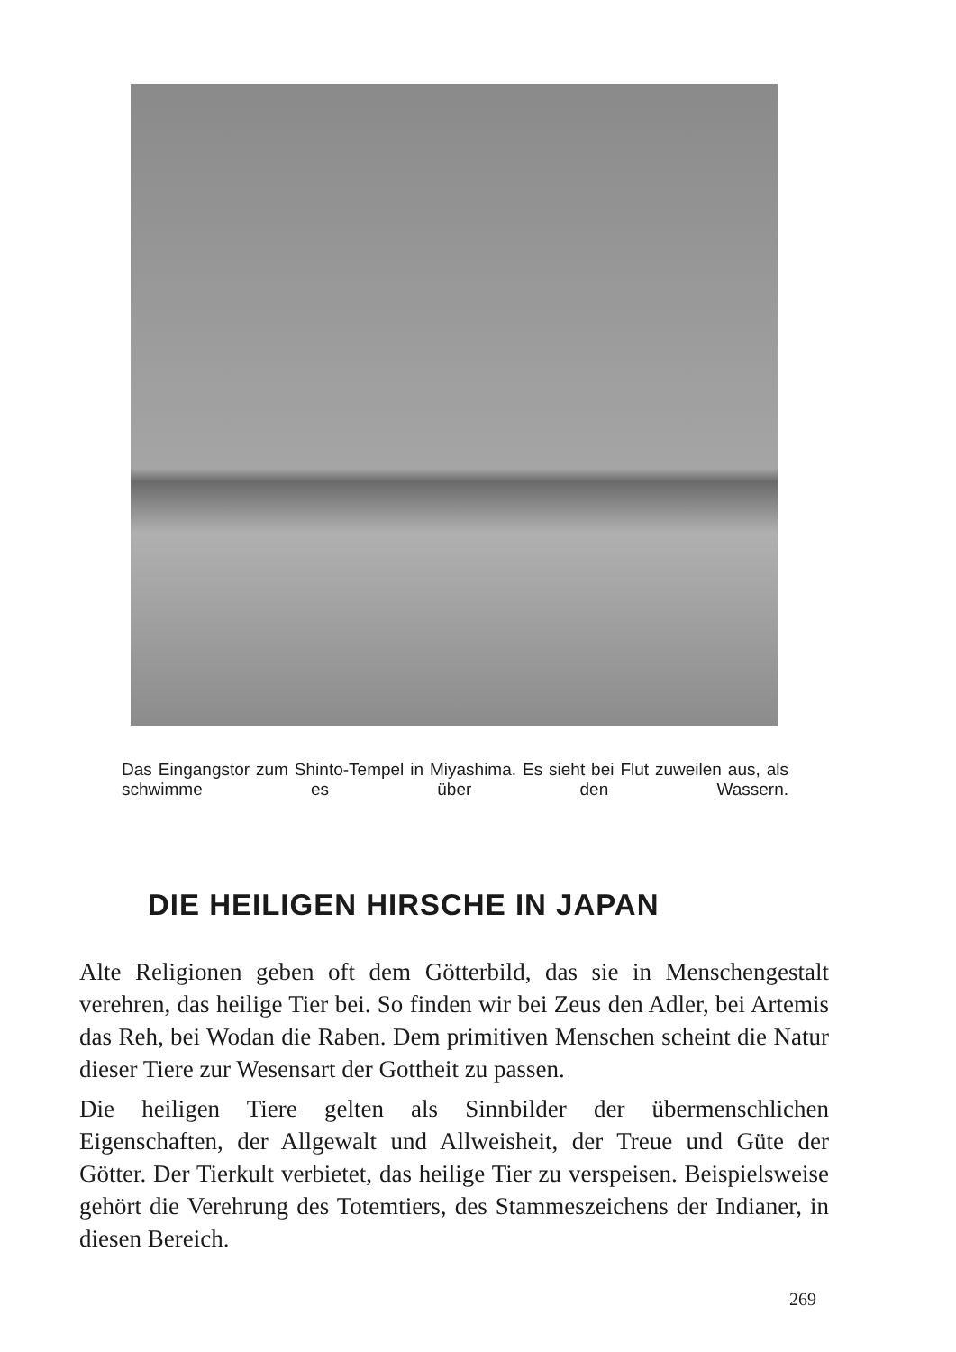Das Eingangstor zum Shinto-Tempel in Miyashima. Es sieht bei Flut zuweilen aus, als schwimme es über den Wassern.
DIE HEILIGEN HIRSCHE IN JAPAN
Alte Religionen geben oft dem Götterbild, das sie in Menschengestalt verehren, das heilige Tier bei. So finden wir bei Zeus den Adler, bei Artemis das Reh, bei Wodan die Raben. Dem primitiven Menschen scheint die Natur dieser Tiere zur Wesensart der Gottheit zu passen.
Die heiligen Tiere gelten als Sinnbilder der übermenschlichen Eigenschaften, der Allgewalt und Allweisheit, der Treue und Güte der Götter. Der Tierkult verbietet, das heilige Tier zu verspeisen. Beispielsweise gehört die Verehrung des Totemtiers, des Stammeszeichens der Indianer, in diesen Bereich.
269